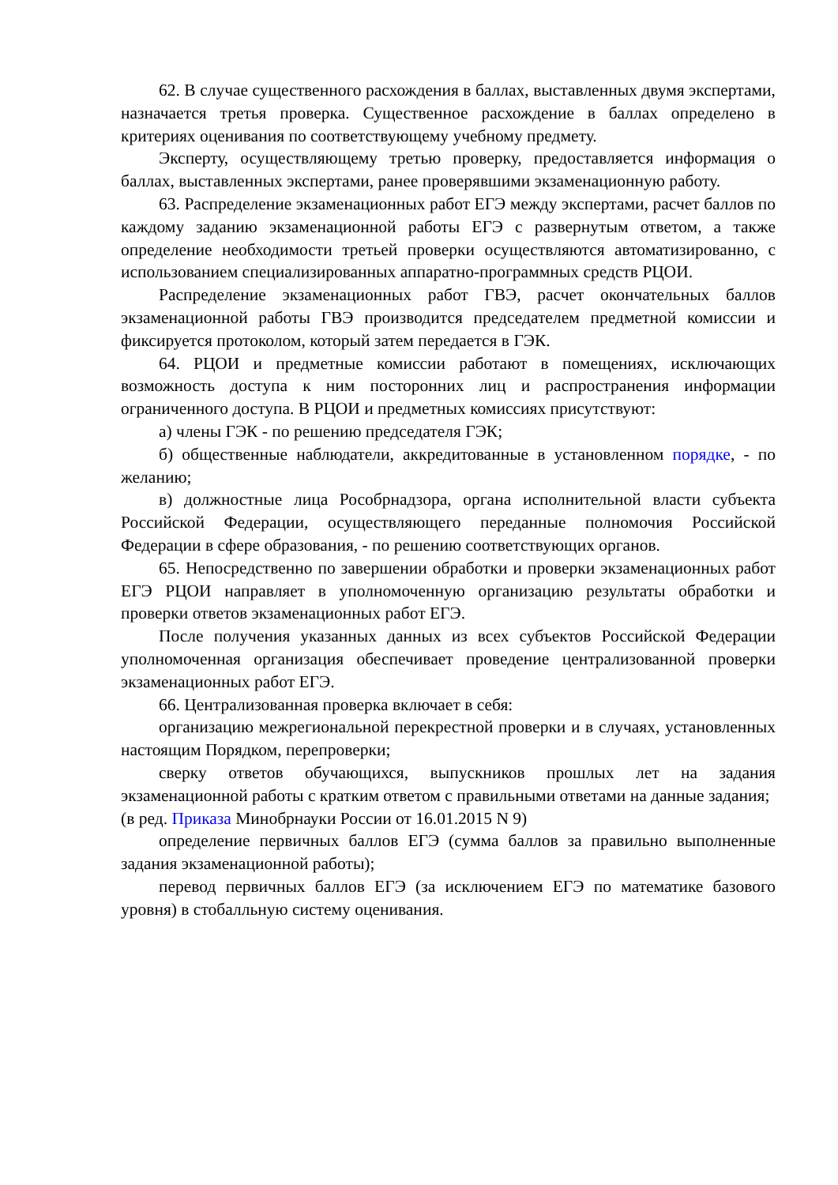62. В случае существенного расхождения в баллах, выставленных двумя экспертами, назначается третья проверка. Существенное расхождение в баллах определено в критериях оценивания по соответствующему учебному предмету.
Эксперту, осуществляющему третью проверку, предоставляется информация о баллах, выставленных экспертами, ранее проверявшими экзаменационную работу.
63. Распределение экзаменационных работ ЕГЭ между экспертами, расчет баллов по каждому заданию экзаменационной работы ЕГЭ с развернутым ответом, а также определение необходимости третьей проверки осуществляются автоматизированно, с использованием специализированных аппаратно-программных средств РЦОИ.
Распределение экзаменационных работ ГВЭ, расчет окончательных баллов экзаменационной работы ГВЭ производится председателем предметной комиссии и фиксируется протоколом, который затем передается в ГЭК.
64. РЦОИ и предметные комиссии работают в помещениях, исключающих возможность доступа к ним посторонних лиц и распространения информации ограниченного доступа. В РЦОИ и предметных комиссиях присутствуют:
а) члены ГЭК - по решению председателя ГЭК;
б) общественные наблюдатели, аккредитованные в установленном порядке, - по желанию;
в) должностные лица Рособрнадзора, органа исполнительной власти субъекта Российской Федерации, осуществляющего переданные полномочия Российской Федерации в сфере образования, - по решению соответствующих органов.
65. Непосредственно по завершении обработки и проверки экзаменационных работ ЕГЭ РЦОИ направляет в уполномоченную организацию результаты обработки и проверки ответов экзаменационных работ ЕГЭ.
После получения указанных данных из всех субъектов Российской Федерации уполномоченная организация обеспечивает проведение централизованной проверки экзаменационных работ ЕГЭ.
66. Централизованная проверка включает в себя:
организацию межрегиональной перекрестной проверки и в случаях, установленных настоящим Порядком, перепроверки;
сверку ответов обучающихся, выпускников прошлых лет на задания экзаменационной работы с кратким ответом с правильными ответами на данные задания;
(в ред. Приказа Минобрнауки России от 16.01.2015 N 9)
определение первичных баллов ЕГЭ (сумма баллов за правильно выполненные задания экзаменационной работы);
перевод первичных баллов ЕГЭ (за исключением ЕГЭ по математике базового уровня) в стобалльную систему оценивания.